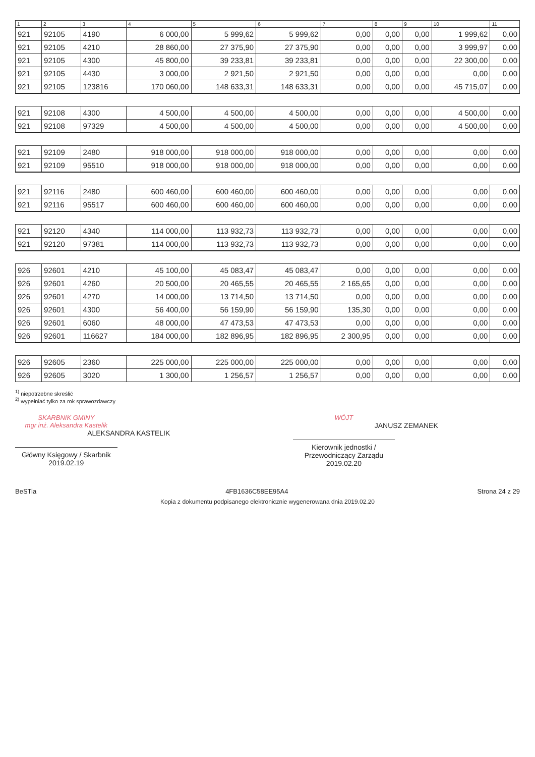| 1 | 2 | 3 | 4 | 5 | 6 | 7 | 8 | 9 | 10 | 11 |
| --- | --- | --- | --- | --- | --- | --- | --- | --- | --- | --- |
| 921 | 92105 | 4190 | 6 000,00 | 5 999,62 | 5 999,62 | 0,00 | 0,00 | 0,00 | 1 999,62 | 0,00 |
| 921 | 92105 | 4210 | 28 860,00 | 27 375,90 | 27 375,90 | 0,00 | 0,00 | 0,00 | 3 999,97 | 0,00 |
| 921 | 92105 | 4300 | 45 800,00 | 39 233,81 | 39 233,81 | 0,00 | 0,00 | 0,00 | 22 300,00 | 0,00 |
| 921 | 92105 | 4430 | 3 000,00 | 2 921,50 | 2 921,50 | 0,00 | 0,00 | 0,00 | 0,00 | 0,00 |
| 921 | 92105 | 123816 | 170 060,00 | 148 633,31 | 148 633,31 | 0,00 | 0,00 | 0,00 | 45 715,07 | 0,00 |
| 921 | 92108 | 4300 | 4 500,00 | 4 500,00 | 4 500,00 | 0,00 | 0,00 | 0,00 | 4 500,00 | 0,00 |
| 921 | 92108 | 97329 | 4 500,00 | 4 500,00 | 4 500,00 | 0,00 | 0,00 | 0,00 | 4 500,00 | 0,00 |
| 921 | 92109 | 2480 | 918 000,00 | 918 000,00 | 918 000,00 | 0,00 | 0,00 | 0,00 | 0,00 | 0,00 |
| 921 | 92109 | 95510 | 918 000,00 | 918 000,00 | 918 000,00 | 0,00 | 0,00 | 0,00 | 0,00 | 0,00 |
| 921 | 92116 | 2480 | 600 460,00 | 600 460,00 | 600 460,00 | 0,00 | 0,00 | 0,00 | 0,00 | 0,00 |
| 921 | 92116 | 95517 | 600 460,00 | 600 460,00 | 600 460,00 | 0,00 | 0,00 | 0,00 | 0,00 | 0,00 |
| 921 | 92120 | 4340 | 114 000,00 | 113 932,73 | 113 932,73 | 0,00 | 0,00 | 0,00 | 0,00 | 0,00 |
| 921 | 92120 | 97381 | 114 000,00 | 113 932,73 | 113 932,73 | 0,00 | 0,00 | 0,00 | 0,00 | 0,00 |
| 926 | 92601 | 4210 | 45 100,00 | 45 083,47 | 45 083,47 | 0,00 | 0,00 | 0,00 | 0,00 | 0,00 |
| 926 | 92601 | 4260 | 20 500,00 | 20 465,55 | 20 465,55 | 2 165,65 | 0,00 | 0,00 | 0,00 | 0,00 |
| 926 | 92601 | 4270 | 14 000,00 | 13 714,50 | 13 714,50 | 0,00 | 0,00 | 0,00 | 0,00 | 0,00 |
| 926 | 92601 | 4300 | 56 400,00 | 56 159,90 | 56 159,90 | 135,30 | 0,00 | 0,00 | 0,00 | 0,00 |
| 926 | 92601 | 6060 | 48 000,00 | 47 473,53 | 47 473,53 | 0,00 | 0,00 | 0,00 | 0,00 | 0,00 |
| 926 | 92601 | 116627 | 184 000,00 | 182 896,95 | 182 896,95 | 2 300,95 | 0,00 | 0,00 | 0,00 | 0,00 |
| 926 | 92605 | 2360 | 225 000,00 | 225 000,00 | 225 000,00 | 0,00 | 0,00 | 0,00 | 0,00 | 0,00 |
| 926 | 92605 | 3020 | 1 300,00 | 1 256,57 | 1 256,57 | 0,00 | 0,00 | 0,00 | 0,00 | 0,00 |
<sup>1)</sup> niepotrzebne skreślić
<sup>2)</sup> wypełniać tylko za rok sprawozdawczy
SKARBNIK GMINY
mgr inż. Aleksandra Kastelik
ALEKSANDRA KASTELIK
Główny Księgowy / Skarbnik
2019.02.19
WÓJT
JANUSZ ZEMANEK
Kierownik jednostki / Przewodniczący Zarządu
2019.02.20
BeSTia 4FB1636C58EE95A4 Strona 24 z 29
Kopia z dokumentu podpisanego elektronicznie wygenerowana dnia 2019.02.20